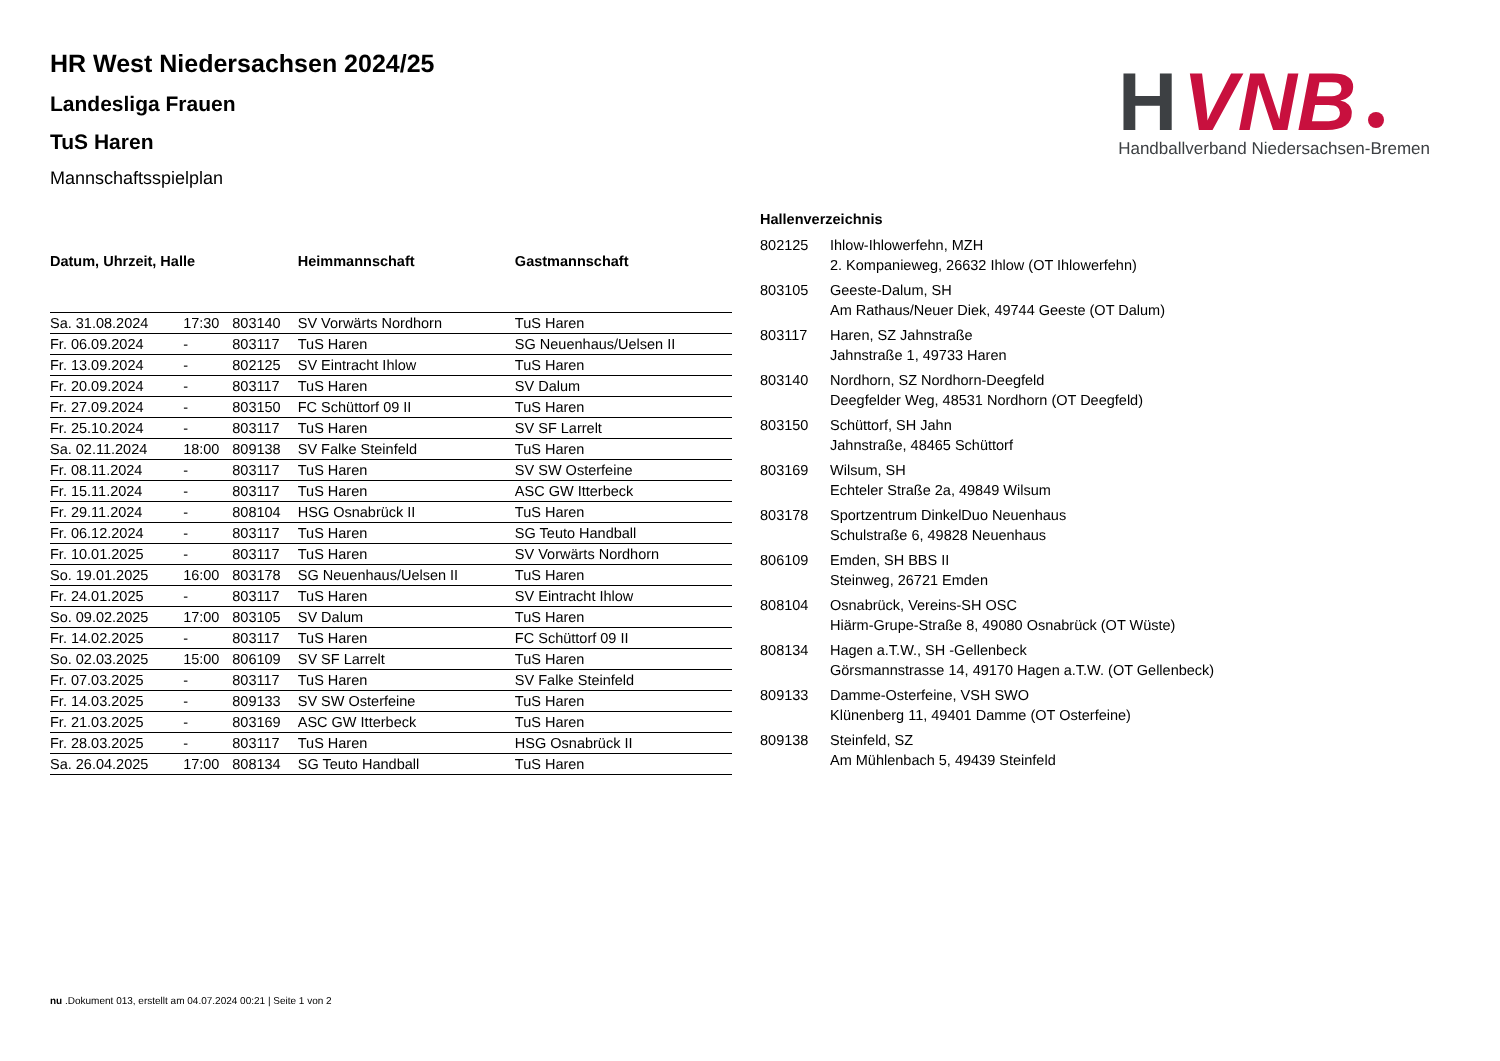H
VNB
Handballverband Niedersachsen-Bremen
HR West Niedersachsen 2024/25
Landesliga Frauen
TuS Haren
Mannschaftsspielplan
| Datum, Uhrzeit, Halle | | | | Heimmannschaft | Gastmannschaft |
| --- | --- | --- | --- | --- | --- |
| Sa. 31.08.2024 | 17:30 | 803140 | | SV Vorwärts Nordhorn | TuS Haren |
| Fr. 06.09.2024 | - | 803117 | | TuS Haren | SG Neuenhaus/Uelsen II |
| Fr. 13.09.2024 | - | 802125 | | SV Eintracht Ihlow | TuS Haren |
| Fr. 20.09.2024 | - | 803117 | | TuS Haren | SV Dalum |
| Fr. 27.09.2024 | - | 803150 | | FC Schüttorf 09 II | TuS Haren |
| Fr. 25.10.2024 | - | 803117 | | TuS Haren | SV SF Larrelt |
| Sa. 02.11.2024 | 18:00 | 809138 | | SV Falke Steinfeld | TuS Haren |
| Fr. 08.11.2024 | - | 803117 | | TuS Haren | SV SW Osterfeine |
| Fr. 15.11.2024 | - | 803117 | | TuS Haren | ASC GW Itterbeck |
| Fr. 29.11.2024 | - | 808104 | | HSG Osnabrück II | TuS Haren |
| Fr. 06.12.2024 | - | 803117 | | TuS Haren | SG Teuto Handball |
| Fr. 10.01.2025 | - | 803117 | | TuS Haren | SV Vorwärts Nordhorn |
| So. 19.01.2025 | 16:00 | 803178 | | SG Neuenhaus/Uelsen II | TuS Haren |
| Fr. 24.01.2025 | - | 803117 | | TuS Haren | SV Eintracht Ihlow |
| So. 09.02.2025 | 17:00 | 803105 | | SV Dalum | TuS Haren |
| Fr. 14.02.2025 | - | 803117 | | TuS Haren | FC Schüttorf 09 II |
| So. 02.03.2025 | 15:00 | 806109 | | SV SF Larrelt | TuS Haren |
| Fr. 07.03.2025 | - | 803117 | | TuS Haren | SV Falke Steinfeld |
| Fr. 14.03.2025 | - | 809133 | | SV SW Osterfeine | TuS Haren |
| Fr. 21.03.2025 | - | 803169 | | ASC GW Itterbeck | TuS Haren |
| Fr. 28.03.2025 | - | 803117 | | TuS Haren | HSG Osnabrück II |
| Sa. 26.04.2025 | 17:00 | 808134 | | SG Teuto Handball | TuS Haren |
| Hallenverzeichnis | |
| --- | --- |
| 802125 | Ihlow-Ihlowerfehn, MZH 2. Kompanieweg, 26632 Ihlow (OT Ihlowerfehn) |
| 803105 | Geeste-Dalum, SH Am Rathaus/Neuer Diek, 49744 Geeste (OT Dalum) |
| 803117 | Haren, SZ Jahnstraße Jahnstraße 1, 49733 Haren |
| 803140 | Nordhorn, SZ Nordhorn-Deegfeld Deegfelder Weg, 48531 Nordhorn (OT Deegfeld) |
| 803150 | Schüttorf, SH Jahn Jahnstraße, 48465 Schüttorf |
| 803169 | Wilsum, SH Echteler Straße 2a, 49849 Wilsum |
| 803178 | Sportzentrum DinkelDuo Neuenhaus Schulstraße 6, 49828 Neuenhaus |
| 806109 | Emden, SH BBS II Steinweg, 26721 Emden |
| 808104 | Osnabrück, Vereins-SH OSC Hiärm-Grupe-Straße 8, 49080 Osnabrück (OT Wüste) |
| 808134 | Hagen a.T.W., SH -Gellenbeck Görsmannstrasse 14, 49170 Hagen a.T.W. (OT Gellenbeck) |
| 809133 | Damme-Osterfeine, VSH SWO Klünenberg 11, 49401 Damme (OT Osterfeine) |
| 809138 | Steinfeld, SZ Am Mühlenbach 5, 49439 Steinfeld |
nu .Dokument 013, erstellt am 04.07.2024 00:21 | Seite 1 von 2